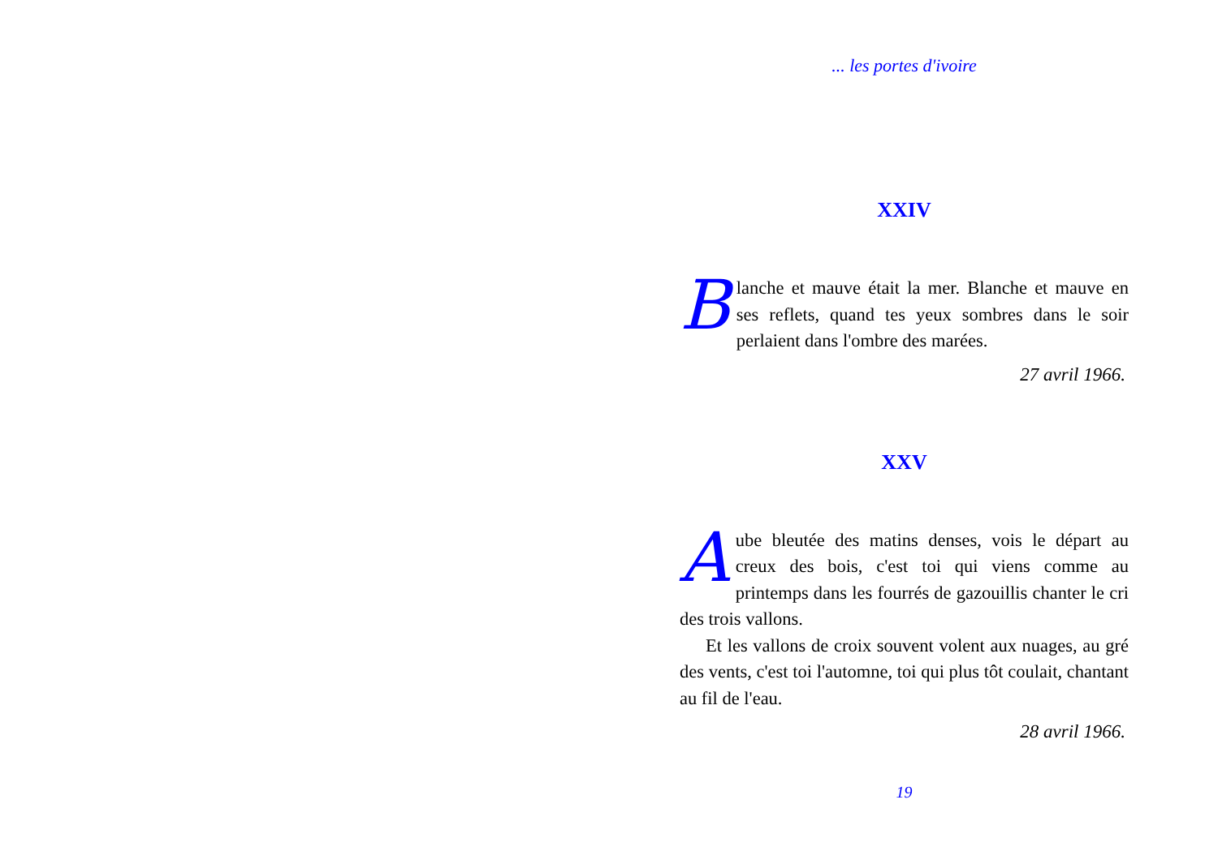... les portes d'ivoire
XXIV
Blanche et mauve était la mer. Blanche et mauve en ses reflets, quand tes yeux sombres dans le soir perlaient dans l'ombre des marées.
27 avril 1966.
XXV
Aube bleutée des matins denses, vois le départ au creux des bois, c'est toi qui viens comme au printemps dans les fourrés de gazouillis chanter le cri des trois vallons.
Et les vallons de croix souvent volent aux nuages, au gré des vents, c'est toi l'automne, toi qui plus tôt coulait, chantant au fil de l'eau.
28 avril 1966.
19